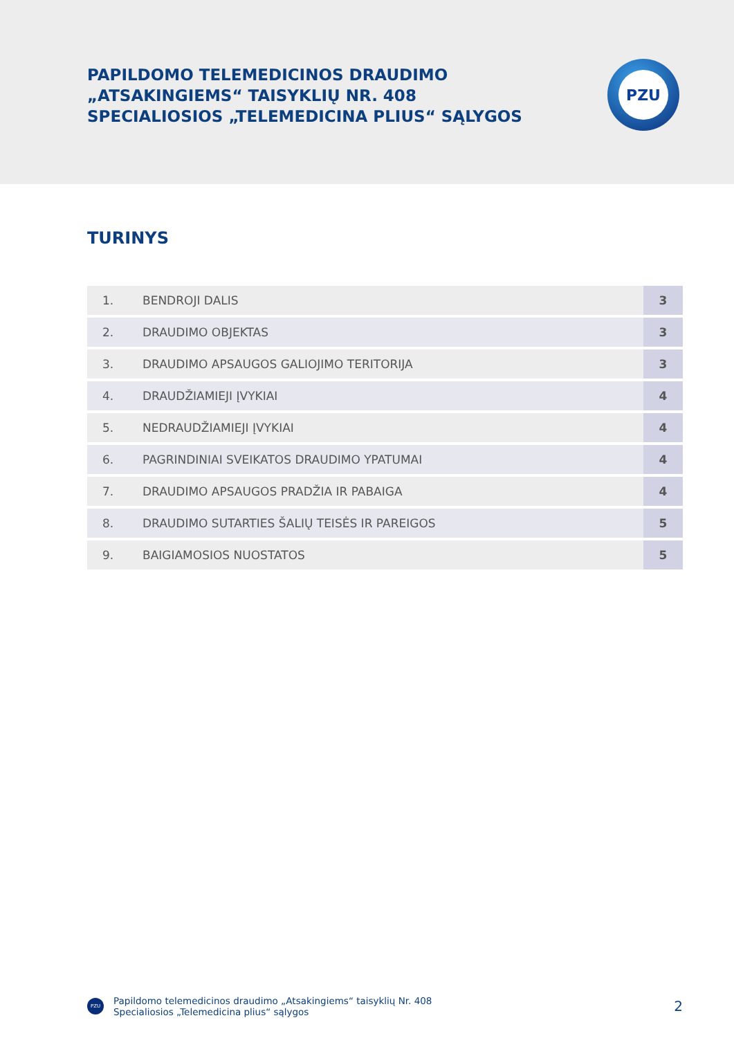PAPILDOMO TELEMEDICINOS DRAUDIMO
„ATSAKINGIEMS“ TAISYKLIŲ NR. 408
SPECIALIOSIOS „TELEMEDICINA PLIUS“ SĄLYGOS
PZU
TURINYS
| 1. | BENDROJI DALIS | 3 |
| 2. | DRAUDIMO OBJEKTAS | 3 |
| 3. | DRAUDIMO APSAUGOS GALIOJIMO TERITORIJA | 3 |
| 4. | DRAUDŽIAMIEJI ĮVYKIAI | 4 |
| 5. | NEDRAUDŽIAMIEJI ĮVYKIAI | 4 |
| 6. | PAGRINDINIAI SVEIKATOS DRAUDIMO YPATUMAI | 4 |
| 7. | DRAUDIMO APSAUGOS PRADŽIA IR PABAIGA | 4 |
| 8. | DRAUDIMO SUTARTIES ŠALIŲ TEISĖS IR PAREIGOS | 5 |
| 9. | BAIGIAMOSIOS NUOSTATOS | 5 |
PZU
Papildomo telemedicinos draudimo „Atsakingiems“ taisyklių Nr. 408
Specialiosios „Telemedicina plius“ sąlygos
2